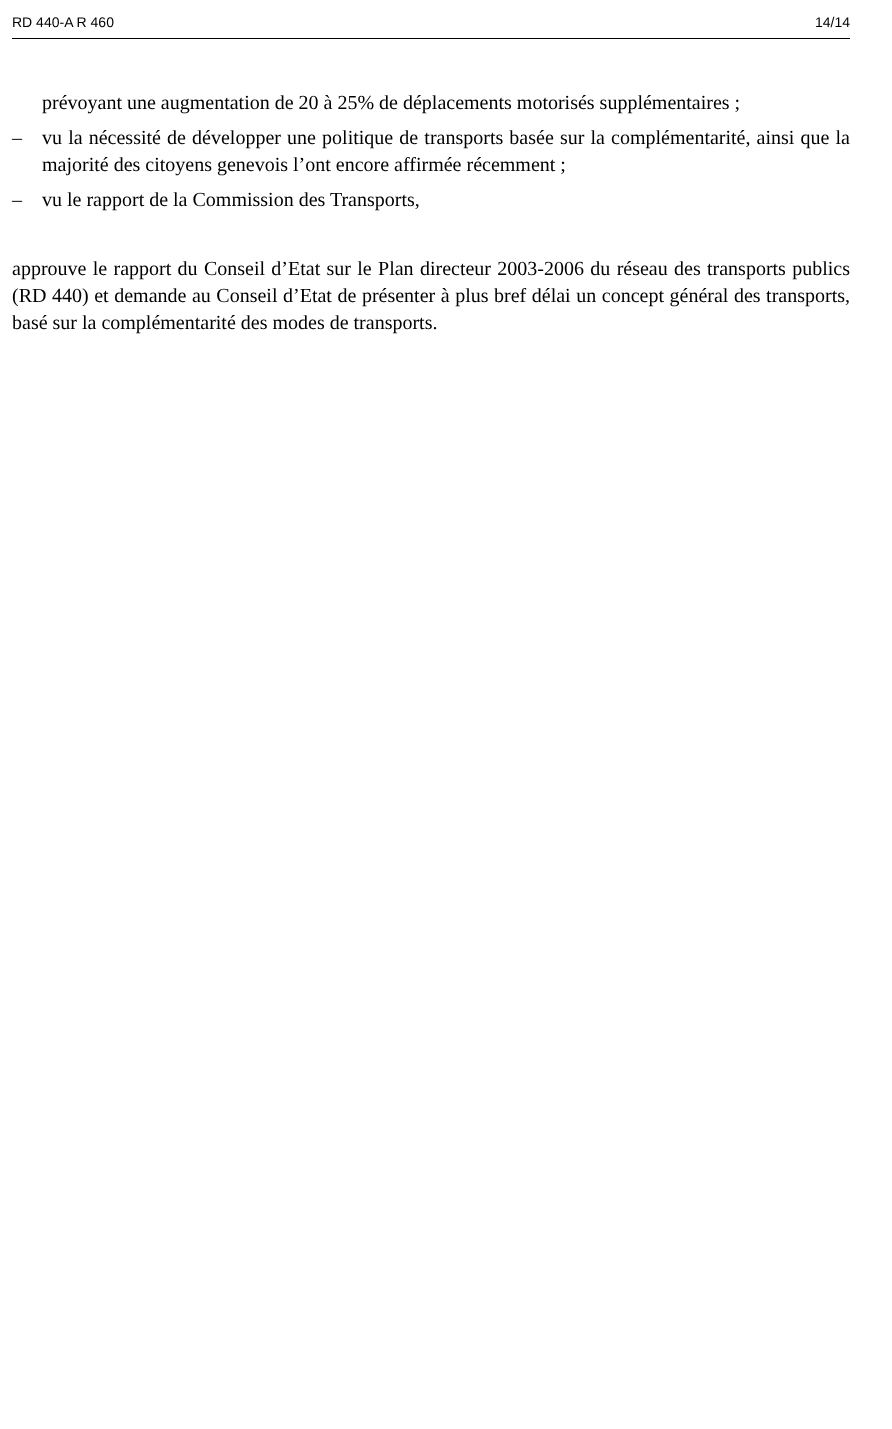RD 440-A R 460 14/14
prévoyant une augmentation de 20 à 25% de déplacements motorisés supplémentaires ;
– vu la nécessité de développer une politique de transports basée sur la complémentarité, ainsi que la majorité des citoyens genevois l’ont encore affirmée récemment ;
– vu le rapport de la Commission des Transports,
approuve le rapport du Conseil d’Etat sur le Plan directeur 2003-2006 du réseau des transports publics (RD 440) et demande au Conseil d’Etat de présenter à plus bref délai un concept général des transports, basé sur la complémentarité des modes de transports.